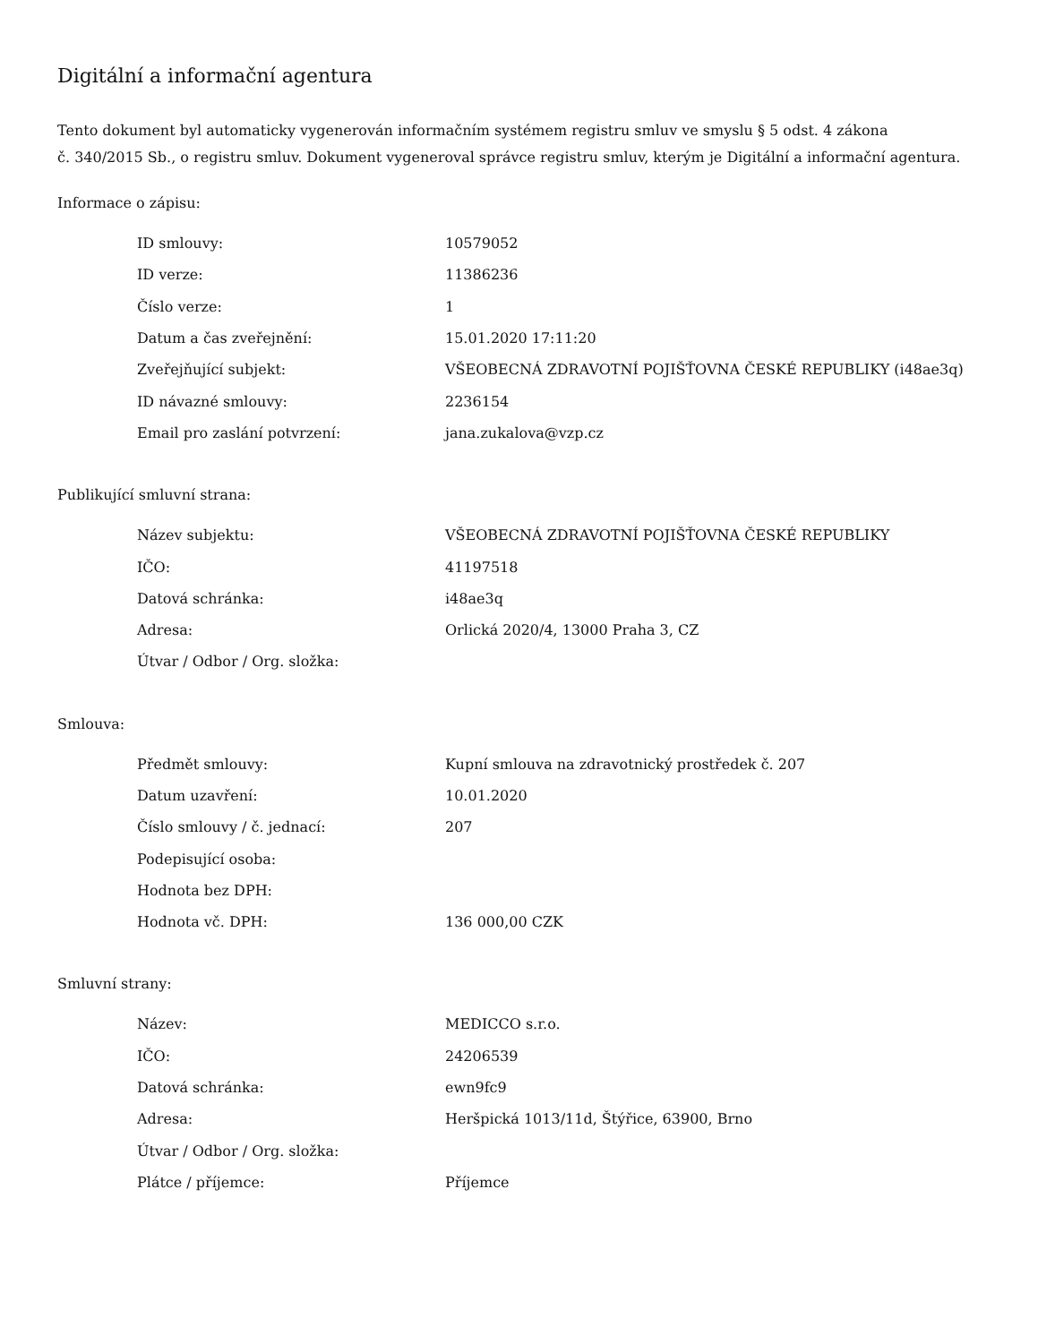Digitální a informační agentura
Tento dokument byl automaticky vygenerován informačním systémem registru smluv ve smyslu § 5 odst. 4 zákona
č. 340/2015 Sb., o registru smluv. Dokument vygeneroval správce registru smluv, kterým je Digitální a informační agentura.
Informace o zápisu:
| ID smlouvy: | 10579052 |
| ID verze: | 11386236 |
| Číslo verze: | 1 |
| Datum a čas zveřejnění: | 15.01.2020 17:11:20 |
| Zveřejňující subjekt: | VŠEOBECNÁ ZDRAVOTNÍ POJIŠŤOVNA ČESKÉ REPUBLIKY (i48ae3q) |
| ID návazné smlouvy: | 2236154 |
| Email pro zaslání potvrzení: | jana.zukalova@vzp.cz |
Publikující smluvní strana:
| Název subjektu: | VŠEOBECNÁ ZDRAVOTNÍ POJIŠŤOVNA ČESKÉ REPUBLIKY |
| IČO: | 41197518 |
| Datová schránka: | i48ae3q |
| Adresa: | Orlická 2020/4, 13000 Praha 3, CZ |
| Útvar / Odbor / Org. složka: | |
Smlouva:
| Předmět smlouvy: | Kupní smlouva na zdravotnický prostředek č. 207 |
| Datum uzavření: | 10.01.2020 |
| Číslo smlouvy / č. jednací: | 207 |
| Podepisující osoba: | |
| Hodnota bez DPH: | |
| Hodnota vč. DPH: | 136 000,00 CZK |
Smluvní strany:
| Název: | MEDICCO s.r.o. |
| IČO: | 24206539 |
| Datová schránka: | ewn9fc9 |
| Adresa: | Heršpická 1013/11d, Štýřice, 63900, Brno |
| Útvar / Odbor / Org. složka: | |
| Plátce / příjemce: | Příjemce |